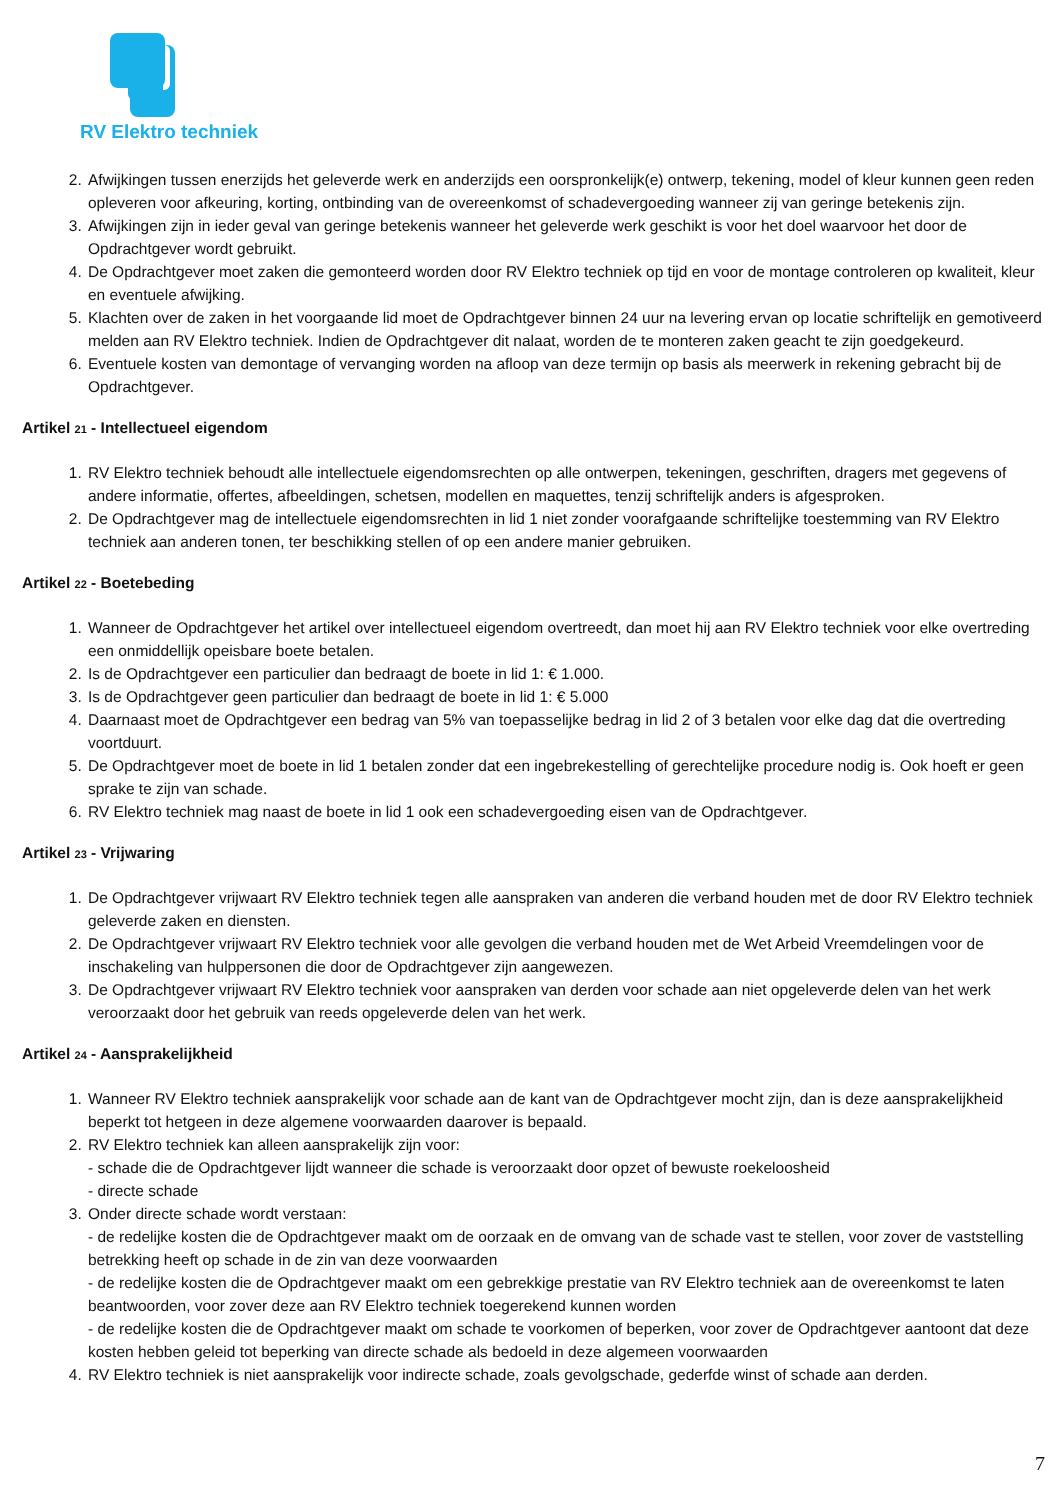RV Elektro techniek
2. Afwijkingen tussen enerzijds het geleverde werk en anderzijds een oorspronkelijk(e) ontwerp, tekening, model of kleur kunnen geen reden opleveren voor afkeuring, korting, ontbinding van de overeenkomst of schadevergoeding wanneer zij van geringe betekenis zijn.
3. Afwijkingen zijn in ieder geval van geringe betekenis wanneer het geleverde werk geschikt is voor het doel waarvoor het door de Opdrachtgever wordt gebruikt.
4. De Opdrachtgever moet zaken die gemonteerd worden door RV Elektro techniek op tijd en voor de montage controleren op kwaliteit, kleur en eventuele afwijking.
5. Klachten over de zaken in het voorgaande lid moet de Opdrachtgever binnen 24 uur na levering ervan op locatie schriftelijk en gemotiveerd melden aan RV Elektro techniek. Indien de Opdrachtgever dit nalaat, worden de te monteren zaken geacht te zijn goedgekeurd.
6. Eventuele kosten van demontage of vervanging worden na afloop van deze termijn op basis als meerwerk in rekening gebracht bij de Opdrachtgever.
Artikel 21 - Intellectueel eigendom
1. RV Elektro techniek behoudt alle intellectuele eigendomsrechten op alle ontwerpen, tekeningen, geschriften, dragers met gegevens of andere informatie, offertes, afbeeldingen, schetsen, modellen en maquettes, tenzij schriftelijk anders is afgesproken.
2. De Opdrachtgever mag de intellectuele eigendomsrechten in lid 1 niet zonder voorafgaande schriftelijke toestemming van RV Elektro techniek aan anderen tonen, ter beschikking stellen of op een andere manier gebruiken.
Artikel 22 - Boetebeding
1. Wanneer de Opdrachtgever het artikel over intellectueel eigendom overtreedt, dan moet hij aan RV Elektro techniek voor elke overtreding een onmiddellijk opeisbare boete betalen.
2. Is de Opdrachtgever een particulier dan bedraagt de boete in lid 1: € 1.000.
3. Is de Opdrachtgever geen particulier dan bedraagt de boete in lid 1: € 5.000
4. Daarnaast moet de Opdrachtgever een bedrag van 5% van toepasselijke bedrag in lid 2 of 3 betalen voor elke dag dat die overtreding voortduurt.
5. De Opdrachtgever moet de boete in lid 1 betalen zonder dat een ingebrekestelling of gerechtelijke procedure nodig is. Ook hoeft er geen sprake te zijn van schade.
6. RV Elektro techniek mag naast de boete in lid 1 ook een schadevergoeding eisen van de Opdrachtgever.
Artikel 23 - Vrijwaring
1. De Opdrachtgever vrijwaart RV Elektro techniek tegen alle aanspraken van anderen die verband houden met de door RV Elektro techniek geleverde zaken en diensten.
2. De Opdrachtgever vrijwaart RV Elektro techniek voor alle gevolgen die verband houden met de Wet Arbeid Vreemdelingen voor de inschakeling van hulppersonen die door de Opdrachtgever zijn aangewezen.
3. De Opdrachtgever vrijwaart RV Elektro techniek voor aanspraken van derden voor schade aan niet opgeleverde delen van het werk veroorzaakt door het gebruik van reeds opgeleverde delen van het werk.
Artikel 24 - Aansprakelijkheid
1. Wanneer RV Elektro techniek aansprakelijk voor schade aan de kant van de Opdrachtgever mocht zijn, dan is deze aansprakelijkheid beperkt tot hetgeen in deze algemene voorwaarden daarover is bepaald.
2. RV Elektro techniek kan alleen aansprakelijk zijn voor:
- schade die de Opdrachtgever lijdt wanneer die schade is veroorzaakt door opzet of bewuste roekeloosheid
- directe schade
3. Onder directe schade wordt verstaan:
- de redelijke kosten die de Opdrachtgever maakt om de oorzaak en de omvang van de schade vast te stellen, voor zover de vaststelling betrekking heeft op schade in de zin van deze voorwaarden
- de redelijke kosten die de Opdrachtgever maakt om een gebrekkige prestatie van RV Elektro techniek aan de overeenkomst te laten beantwoorden, voor zover deze aan RV Elektro techniek toegerekend kunnen worden
- de redelijke kosten die de Opdrachtgever maakt om schade te voorkomen of beperken, voor zover de Opdrachtgever aantoont dat deze kosten hebben geleid tot beperking van directe schade als bedoeld in deze algemeen voorwaarden
4. RV Elektro techniek is niet aansprakelijk voor indirecte schade, zoals gevolgschade, gederfde winst of schade aan derden.
7